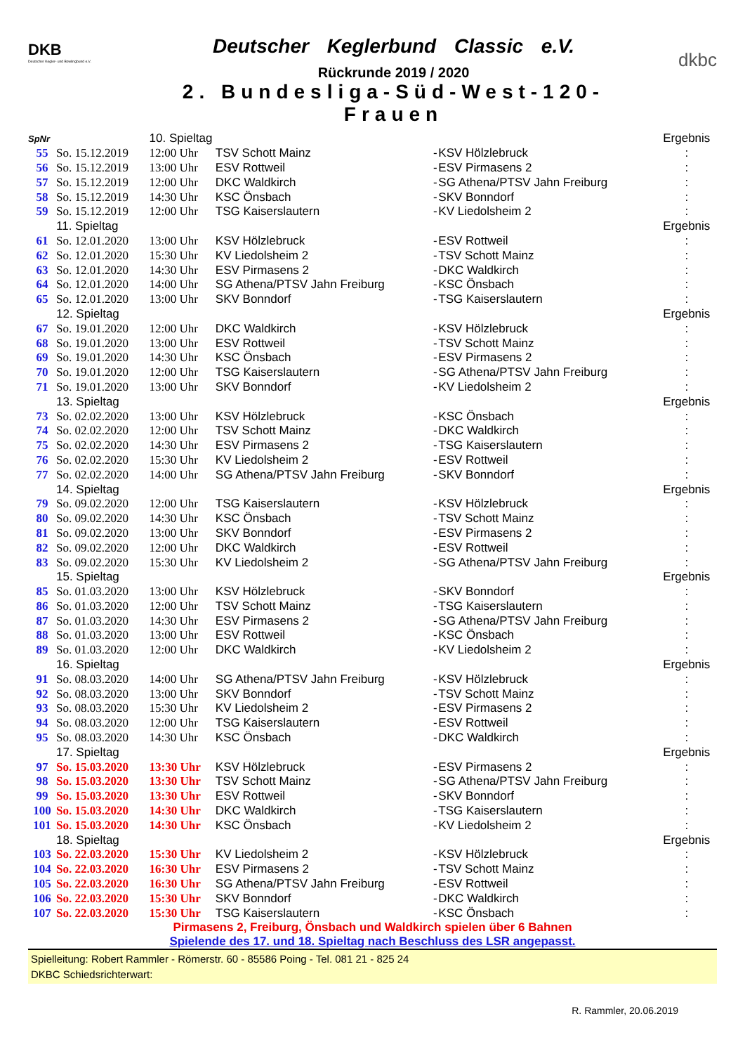DKB
Deutscher Kegler- und Bowlingbund e.V.
Deutscher Keglerbund Classic e.V.
Rückrunde 2019 / 2020
2. Bundesliga-Süd-West-120-Frauen
dkbc
| SpNr | | 10. Spieltag | | | | | Ergebnis |
| 55 | So. 15.12.2019 | 12:00 Uhr | TSV Schott Mainz | - | KSV Hölzlebruck | | : |
| 56 | So. 15.12.2019 | 13:00 Uhr | ESV Rottweil | - | ESV Pirmasens 2 | | : |
| 57 | So. 15.12.2019 | 12:00 Uhr | DKC Waldkirch | - | SG Athena/PTSV Jahn Freiburg | | : |
| 58 | So. 15.12.2019 | 14:30 Uhr | KSC Önsbach | - | SKV Bonndorf | | : |
| 59 | So. 15.12.2019 | 12:00 Uhr | TSG Kaiserslautern | - | KV Liedolsheim 2 | | : |
| | 11. Spieltag | | | | | | Ergebnis |
| 61 | So. 12.01.2020 | 13:00 Uhr | KSV Hölzlebruck | - | ESV Rottweil | | : |
| 62 | So. 12.01.2020 | 15:30 Uhr | KV Liedolsheim 2 | - | TSV Schott Mainz | | : |
| 63 | So. 12.01.2020 | 14:30 Uhr | ESV Pirmasens 2 | - | DKC Waldkirch | | : |
| 64 | So. 12.01.2020 | 14:00 Uhr | SG Athena/PTSV Jahn Freiburg | - | KSC Önsbach | | : |
| 65 | So. 12.01.2020 | 13:00 Uhr | SKV Bonndorf | - | TSG Kaiserslautern | | : |
| | 12. Spieltag | | | | | | Ergebnis |
| 67 | So. 19.01.2020 | 12:00 Uhr | DKC Waldkirch | - | KSV Hölzlebruck | | : |
| 68 | So. 19.01.2020 | 13:00 Uhr | ESV Rottweil | - | TSV Schott Mainz | | : |
| 69 | So. 19.01.2020 | 14:30 Uhr | KSC Önsbach | - | ESV Pirmasens 2 | | : |
| 70 | So. 19.01.2020 | 12:00 Uhr | TSG Kaiserslautern | - | SG Athena/PTSV Jahn Freiburg | | : |
| 71 | So. 19.01.2020 | 13:00 Uhr | SKV Bonndorf | - | KV Liedolsheim 2 | | : |
| | 13. Spieltag | | | | | | Ergebnis |
| 73 | So. 02.02.2020 | 13:00 Uhr | KSV Hölzlebruck | - | KSC Önsbach | | : |
| 74 | So. 02.02.2020 | 12:00 Uhr | TSV Schott Mainz | - | DKC Waldkirch | | : |
| 75 | So. 02.02.2020 | 14:30 Uhr | ESV Pirmasens 2 | - | TSG Kaiserslautern | | : |
| 76 | So. 02.02.2020 | 15:30 Uhr | KV Liedolsheim 2 | - | ESV Rottweil | | : |
| 77 | So. 02.02.2020 | 14:00 Uhr | SG Athena/PTSV Jahn Freiburg | - | SKV Bonndorf | | : |
| | 14. Spieltag | | | | | | Ergebnis |
| 79 | So. 09.02.2020 | 12:00 Uhr | TSG Kaiserslautern | - | KSV Hölzlebruck | | : |
| 80 | So. 09.02.2020 | 14:30 Uhr | KSC Önsbach | - | TSV Schott Mainz | | : |
| 81 | So. 09.02.2020 | 13:00 Uhr | SKV Bonndorf | - | ESV Pirmasens 2 | | : |
| 82 | So. 09.02.2020 | 12:00 Uhr | DKC Waldkirch | - | ESV Rottweil | | : |
| 83 | So. 09.02.2020 | 15:30 Uhr | KV Liedolsheim 2 | - | SG Athena/PTSV Jahn Freiburg | | : |
| | 15. Spieltag | | | | | | Ergebnis |
| 85 | So. 01.03.2020 | 13:00 Uhr | KSV Hölzlebruck | - | SKV Bonndorf | | : |
| 86 | So. 01.03.2020 | 12:00 Uhr | TSV Schott Mainz | - | TSG Kaiserslautern | | : |
| 87 | So. 01.03.2020 | 14:30 Uhr | ESV Pirmasens 2 | - | SG Athena/PTSV Jahn Freiburg | | : |
| 88 | So. 01.03.2020 | 13:00 Uhr | ESV Rottweil | - | KSC Önsbach | | : |
| 89 | So. 01.03.2020 | 12:00 Uhr | DKC Waldkirch | - | KV Liedolsheim 2 | | : |
| | 16. Spieltag | | | | | | Ergebnis |
| 91 | So. 08.03.2020 | 14:00 Uhr | SG Athena/PTSV Jahn Freiburg | - | KSV Hölzlebruck | | : |
| 92 | So. 08.03.2020 | 13:00 Uhr | SKV Bonndorf | - | TSV Schott Mainz | | : |
| 93 | So. 08.03.2020 | 15:30 Uhr | KV Liedolsheim 2 | - | ESV Pirmasens 2 | | : |
| 94 | So. 08.03.2020 | 12:00 Uhr | TSG Kaiserslautern | - | ESV Rottweil | | : |
| 95 | So. 08.03.2020 | 14:30 Uhr | KSC Önsbach | - | DKC Waldkirch | | : |
| | 17. Spieltag | | | | | | Ergebnis |
| 97 | So. 15.03.2020 | 13:30 Uhr | KSV Hölzlebruck | - | ESV Pirmasens 2 | | : |
| 98 | So. 15.03.2020 | 13:30 Uhr | TSV Schott Mainz | - | SG Athena/PTSV Jahn Freiburg | | : |
| 99 | So. 15.03.2020 | 13:30 Uhr | ESV Rottweil | - | SKV Bonndorf | | : |
| 100 | So. 15.03.2020 | 14:30 Uhr | DKC Waldkirch | - | TSG Kaiserslautern | | : |
| 101 | So. 15.03.2020 | 14:30 Uhr | KSC Önsbach | - | KV Liedolsheim 2 | | : |
| | 18. Spieltag | | | | | | Ergebnis |
| 103 | So. 22.03.2020 | 15:30 Uhr | KV Liedolsheim 2 | - | KSV Hölzlebruck | | : |
| 104 | So. 22.03.2020 | 16:30 Uhr | ESV Pirmasens 2 | - | TSV Schott Mainz | | : |
| 105 | So. 22.03.2020 | 16:30 Uhr | SG Athena/PTSV Jahn Freiburg | - | ESV Rottweil | | : |
| 106 | So. 22.03.2020 | 15:30 Uhr | SKV Bonndorf | - | DKC Waldkirch | | : |
| 107 | So. 22.03.2020 | 15:30 Uhr | TSG Kaiserslautern | - | KSC Önsbach | | : |
Pirmasens 2, Freiburg, Önsbach und Waldkirch spielen über 6 Bahnen
Spielende des 17. und 18. Spieltag nach Beschluss des LSR angepasst.
Spielleitung: Robert Rammler - Römerstr. 60 - 85586 Poing - Tel. 081 21 - 825 24
DKBC Schiedsrichterwart:
R. Rammler, 20.06.2019